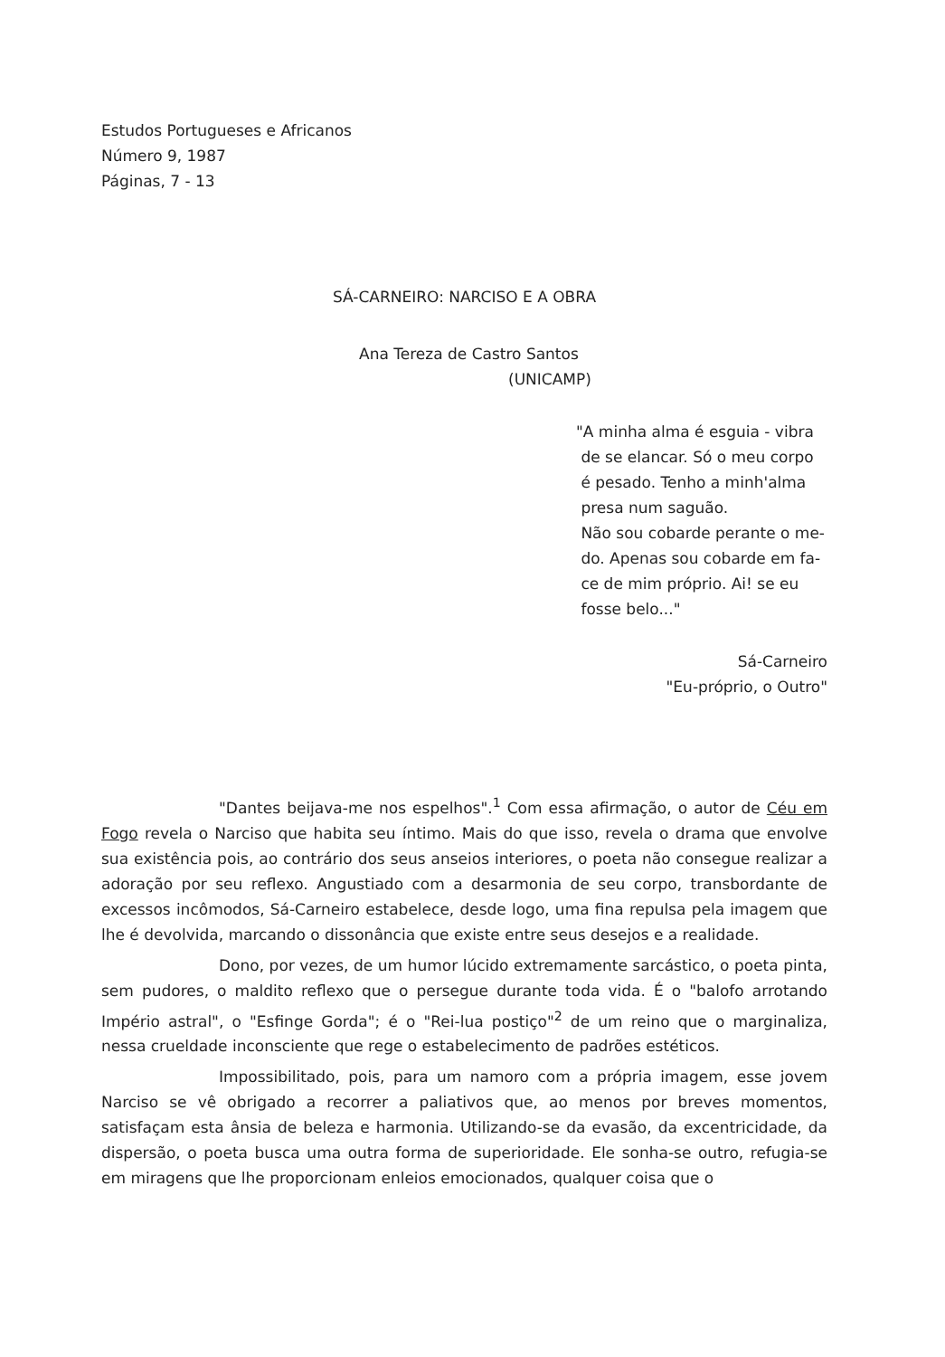Estudos Portugueses e Africanos
Número 9, 1987
Páginas, 7 - 13
SÁ-CARNEIRO: NARCISO E A OBRA
Ana Tereza de Castro Santos
(UNICAMP)
"A minha alma é esguia - vibra
de se elancar. Só o meu corpo
é pesado. Tenho a minh'alma
presa num saguão.
Não sou cobarde perante o me-
do. Apenas sou cobarde em fa-
ce de mim próprio. Ai! se eu
fosse belo..."
Sá-Carneiro
"Eu-próprio, o Outro"
"Dantes beijava-me nos espelhos".<sup>1</sup> Com essa afirmação, o autor de Céu em Fogo revela o Narciso que habita seu íntimo. Mais do que isso, revela o drama que envolve sua existência pois, ao contrário dos seus anseios interiores, o poeta não consegue realizar a adoração por seu reflexo. Angustiado com a desarmonia de seu corpo, transbordante de excessos incômodos, Sá-Carneiro estabelece, desde logo, uma fina repulsa pela imagem que lhe é devolvida, marcando o dissonância que existe entre seus desejos e a realidade.
Dono, por vezes, de um humor lúcido extremamente sarcástico, o poeta pinta, sem pudores, o maldito reflexo que o persegue durante toda vida. É o "balofo arrotando Império astral", o "Esfinge Gorda"; é o "Rei-lua postiço"<sup>2</sup> de um reino que o marginaliza, nessa crueldade inconsciente que rege o estabelecimento de padrões estéticos.
Impossibilitado, pois, para um namoro com a própria imagem, esse jovem Narciso se vê obrigado a recorrer a paliativos que, ao menos por breves momentos, satisfaçam esta ânsia de beleza e harmonia. Utilizando-se da evasão, da excentricidade, da dispersão, o poeta busca uma outra forma de superioridade. Ele sonha-se outro, refugia-se em miragens que lhe proporcionam enleios emocionados, qualquer coisa que o